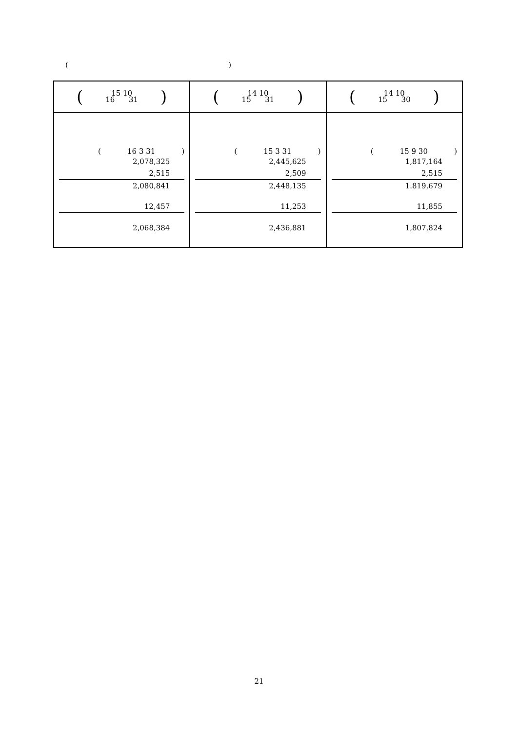()
| ( 15 10 16 31 ) | ( 14 10 15 31 ) | ( 14 10 15 30 ) |
| --- | --- | --- |
| ( 16 3 31 ) 2,078,325 2,515 2,080,841 12,457 2,068,384 | ( 15 3 31 ) 2,445,625 2,509 2,448,135 11,253 2,436,881 | ( 15 9 30 ) 1,817,164 2,515 1.819,679 11,855 1,807,824 |
21